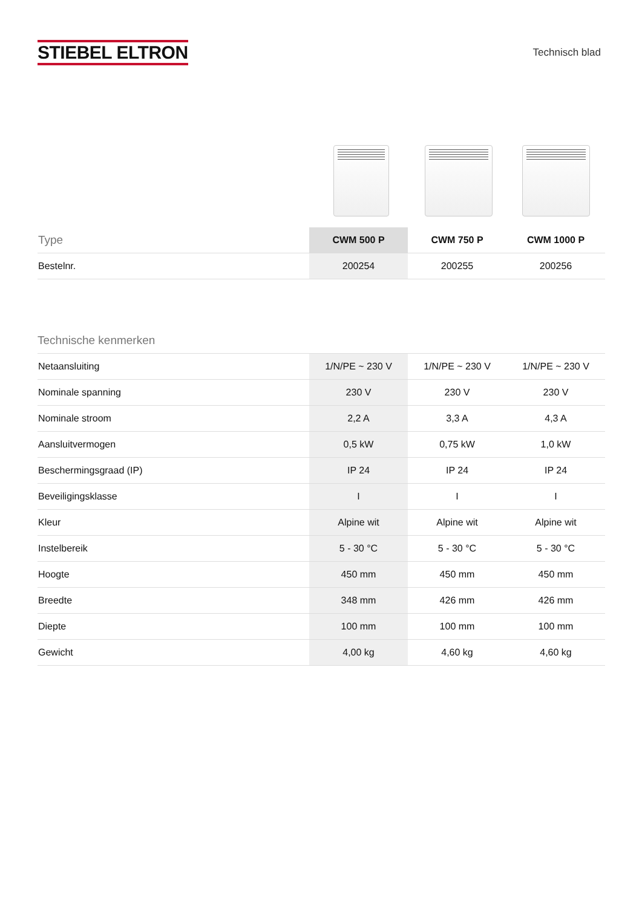STIEBEL ELTRON
Technisch blad
| Type | CWM 500 P | CWM 750 P | CWM 1000 P |
| --- | --- | --- | --- |
| Bestelnr. | 200254 | 200255 | 200256 |
Technische kenmerken
| Netaansluiting | 1/N/PE ~ 230 V | 1/N/PE ~ 230 V | 1/N/PE ~ 230 V |
| Nominale spanning | 230 V | 230 V | 230 V |
| Nominale stroom | 2,2 A | 3,3 A | 4,3 A |
| Aansluitvermogen | 0,5 kW | 0,75 kW | 1,0 kW |
| Beschermingsgraad (IP) | IP 24 | IP 24 | IP 24 |
| Beveiligingsklasse | I | I | I |
| Kleur | Alpine wit | Alpine wit | Alpine wit |
| Instelbereik | 5 - 30 °C | 5 - 30 °C | 5 - 30 °C |
| Hoogte | 450 mm | 450 mm | 450 mm |
| Breedte | 348 mm | 426 mm | 426 mm |
| Diepte | 100 mm | 100 mm | 100 mm |
| Gewicht | 4,00 kg | 4,60 kg | 4,60 kg |